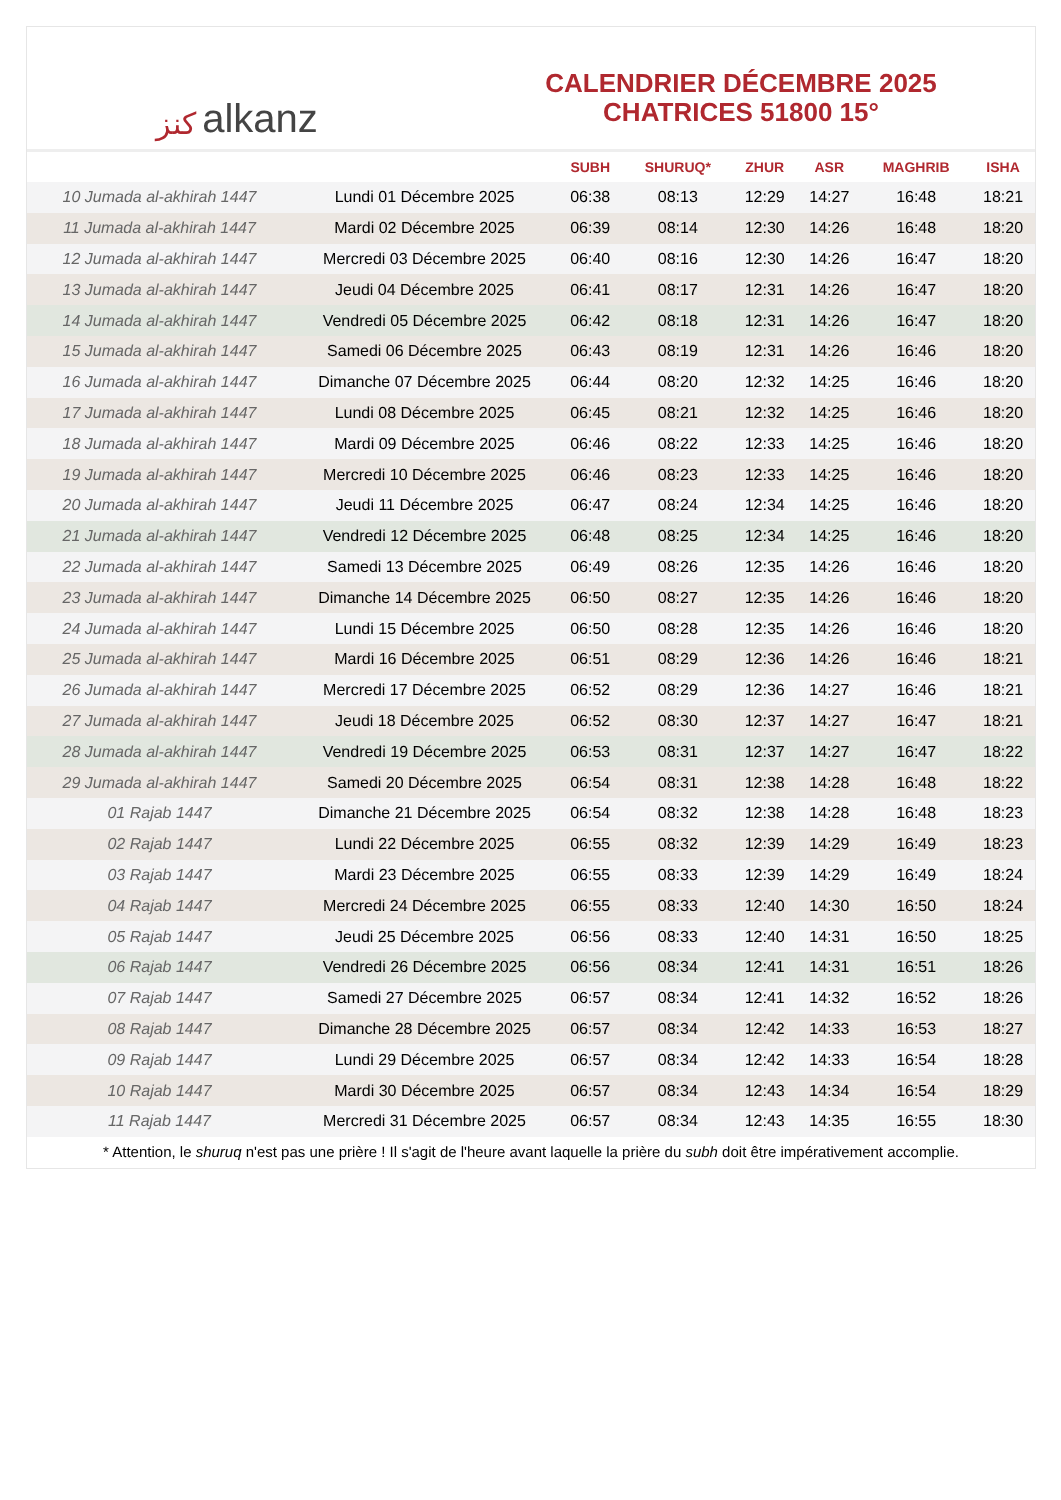ﻛﻨﺰ alkanz
CALENDRIER DÉCEMBRE 2025
CHATRICES 51800 15°
| | | SUBH | SHURUQ* | ZHUR | ASR | MAGHRIB | ISHA |
| --- | --- | --- | --- | --- | --- | --- | --- |
| 10 Jumada al-akhirah 1447 | Lundi 01 Décembre 2025 | 06:38 | 08:13 | 12:29 | 14:27 | 16:48 | 18:21 |
| 11 Jumada al-akhirah 1447 | Mardi 02 Décembre 2025 | 06:39 | 08:14 | 12:30 | 14:26 | 16:48 | 18:20 |
| 12 Jumada al-akhirah 1447 | Mercredi 03 Décembre 2025 | 06:40 | 08:16 | 12:30 | 14:26 | 16:47 | 18:20 |
| 13 Jumada al-akhirah 1447 | Jeudi 04 Décembre 2025 | 06:41 | 08:17 | 12:31 | 14:26 | 16:47 | 18:20 |
| 14 Jumada al-akhirah 1447 | Vendredi 05 Décembre 2025 | 06:42 | 08:18 | 12:31 | 14:26 | 16:47 | 18:20 |
| 15 Jumada al-akhirah 1447 | Samedi 06 Décembre 2025 | 06:43 | 08:19 | 12:31 | 14:26 | 16:46 | 18:20 |
| 16 Jumada al-akhirah 1447 | Dimanche 07 Décembre 2025 | 06:44 | 08:20 | 12:32 | 14:25 | 16:46 | 18:20 |
| 17 Jumada al-akhirah 1447 | Lundi 08 Décembre 2025 | 06:45 | 08:21 | 12:32 | 14:25 | 16:46 | 18:20 |
| 18 Jumada al-akhirah 1447 | Mardi 09 Décembre 2025 | 06:46 | 08:22 | 12:33 | 14:25 | 16:46 | 18:20 |
| 19 Jumada al-akhirah 1447 | Mercredi 10 Décembre 2025 | 06:46 | 08:23 | 12:33 | 14:25 | 16:46 | 18:20 |
| 20 Jumada al-akhirah 1447 | Jeudi 11 Décembre 2025 | 06:47 | 08:24 | 12:34 | 14:25 | 16:46 | 18:20 |
| 21 Jumada al-akhirah 1447 | Vendredi 12 Décembre 2025 | 06:48 | 08:25 | 12:34 | 14:25 | 16:46 | 18:20 |
| 22 Jumada al-akhirah 1447 | Samedi 13 Décembre 2025 | 06:49 | 08:26 | 12:35 | 14:26 | 16:46 | 18:20 |
| 23 Jumada al-akhirah 1447 | Dimanche 14 Décembre 2025 | 06:50 | 08:27 | 12:35 | 14:26 | 16:46 | 18:20 |
| 24 Jumada al-akhirah 1447 | Lundi 15 Décembre 2025 | 06:50 | 08:28 | 12:35 | 14:26 | 16:46 | 18:20 |
| 25 Jumada al-akhirah 1447 | Mardi 16 Décembre 2025 | 06:51 | 08:29 | 12:36 | 14:26 | 16:46 | 18:21 |
| 26 Jumada al-akhirah 1447 | Mercredi 17 Décembre 2025 | 06:52 | 08:29 | 12:36 | 14:27 | 16:46 | 18:21 |
| 27 Jumada al-akhirah 1447 | Jeudi 18 Décembre 2025 | 06:52 | 08:30 | 12:37 | 14:27 | 16:47 | 18:21 |
| 28 Jumada al-akhirah 1447 | Vendredi 19 Décembre 2025 | 06:53 | 08:31 | 12:37 | 14:27 | 16:47 | 18:22 |
| 29 Jumada al-akhirah 1447 | Samedi 20 Décembre 2025 | 06:54 | 08:31 | 12:38 | 14:28 | 16:48 | 18:22 |
| 01 Rajab 1447 | Dimanche 21 Décembre 2025 | 06:54 | 08:32 | 12:38 | 14:28 | 16:48 | 18:23 |
| 02 Rajab 1447 | Lundi 22 Décembre 2025 | 06:55 | 08:32 | 12:39 | 14:29 | 16:49 | 18:23 |
| 03 Rajab 1447 | Mardi 23 Décembre 2025 | 06:55 | 08:33 | 12:39 | 14:29 | 16:49 | 18:24 |
| 04 Rajab 1447 | Mercredi 24 Décembre 2025 | 06:55 | 08:33 | 12:40 | 14:30 | 16:50 | 18:24 |
| 05 Rajab 1447 | Jeudi 25 Décembre 2025 | 06:56 | 08:33 | 12:40 | 14:31 | 16:50 | 18:25 |
| 06 Rajab 1447 | Vendredi 26 Décembre 2025 | 06:56 | 08:34 | 12:41 | 14:31 | 16:51 | 18:26 |
| 07 Rajab 1447 | Samedi 27 Décembre 2025 | 06:57 | 08:34 | 12:41 | 14:32 | 16:52 | 18:26 |
| 08 Rajab 1447 | Dimanche 28 Décembre 2025 | 06:57 | 08:34 | 12:42 | 14:33 | 16:53 | 18:27 |
| 09 Rajab 1447 | Lundi 29 Décembre 2025 | 06:57 | 08:34 | 12:42 | 14:33 | 16:54 | 18:28 |
| 10 Rajab 1447 | Mardi 30 Décembre 2025 | 06:57 | 08:34 | 12:43 | 14:34 | 16:54 | 18:29 |
| 11 Rajab 1447 | Mercredi 31 Décembre 2025 | 06:57 | 08:34 | 12:43 | 14:35 | 16:55 | 18:30 |
* Attention, le shuruq n'est pas une prière ! Il s'agit de l'heure avant laquelle la prière du subh doit être impérativement accomplie.